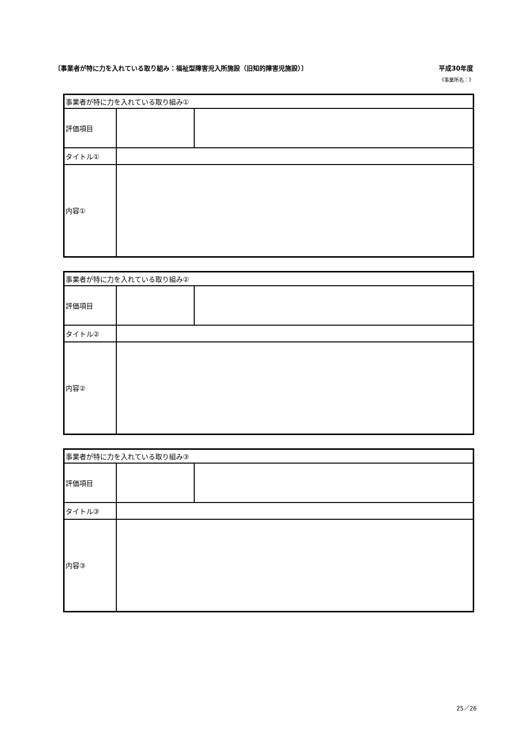〔事業者が特に力を入れている取り組み：福祉型障害児入所施設（旧知的障害児施設）〕 平成30年度
《事業所名：》
| 事業者が特に力を入れている取り組み① | | |
| 評価項目 | | |
| タイトル① | | |
| 内容① | | |
| 事業者が特に力を入れている取り組み② | | |
| 評価項目 | | |
| タイトル② | | |
| 内容② | | |
| 事業者が特に力を入れている取り組み③ | | |
| 評価項目 | | |
| タイトル③ | | |
| 内容③ | | |
25／26